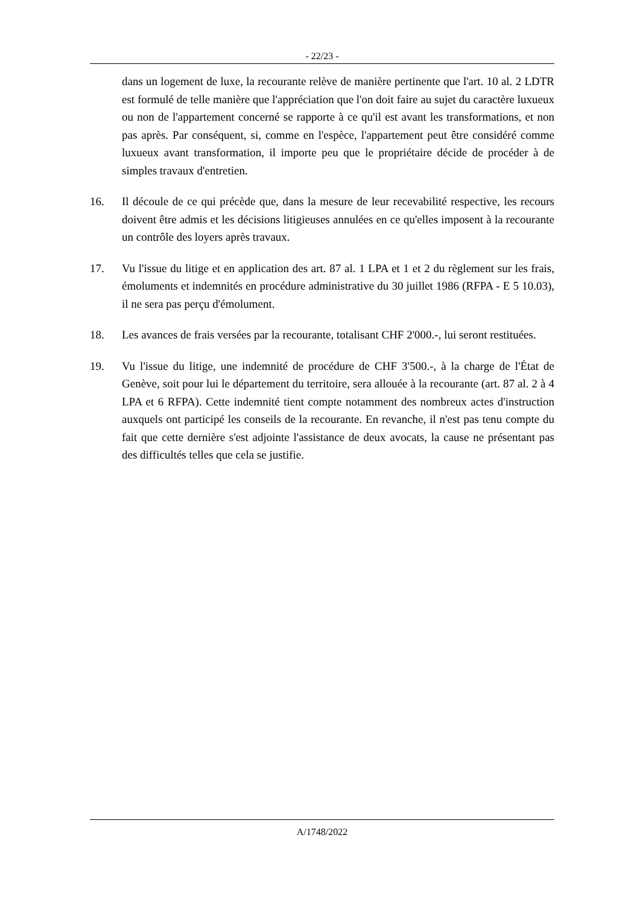- 22/23 -
dans un logement de luxe, la recourante relève de manière pertinente que l'art. 10 al. 2 LDTR est formulé de telle manière que l'appréciation que l'on doit faire au sujet du caractère luxueux ou non de l'appartement concerné se rapporte à ce qu'il est avant les transformations, et non pas après. Par conséquent, si, comme en l'espèce, l'appartement peut être considéré comme luxueux avant transformation, il importe peu que le propriétaire décide de procéder à de simples travaux d'entretien.
16. Il découle de ce qui précède que, dans la mesure de leur recevabilité respective, les recours doivent être admis et les décisions litigieuses annulées en ce qu'elles imposent à la recourante un contrôle des loyers après travaux.
17. Vu l'issue du litige et en application des art. 87 al. 1 LPA et 1 et 2 du règlement sur les frais, émoluments et indemnités en procédure administrative du 30 juillet 1986 (RFPA - E 5 10.03), il ne sera pas perçu d'émolument.
18. Les avances de frais versées par la recourante, totalisant CHF 2'000.-, lui seront restituées.
19. Vu l'issue du litige, une indemnité de procédure de CHF 3'500.-, à la charge de l'État de Genève, soit pour lui le département du territoire, sera allouée à la recourante (art. 87 al. 2 à 4 LPA et 6 RFPA). Cette indemnité tient compte notamment des nombreux actes d'instruction auxquels ont participé les conseils de la recourante. En revanche, il n'est pas tenu compte du fait que cette dernière s'est adjointe l'assistance de deux avocats, la cause ne présentant pas des difficultés telles que cela se justifie.
A/1748/2022